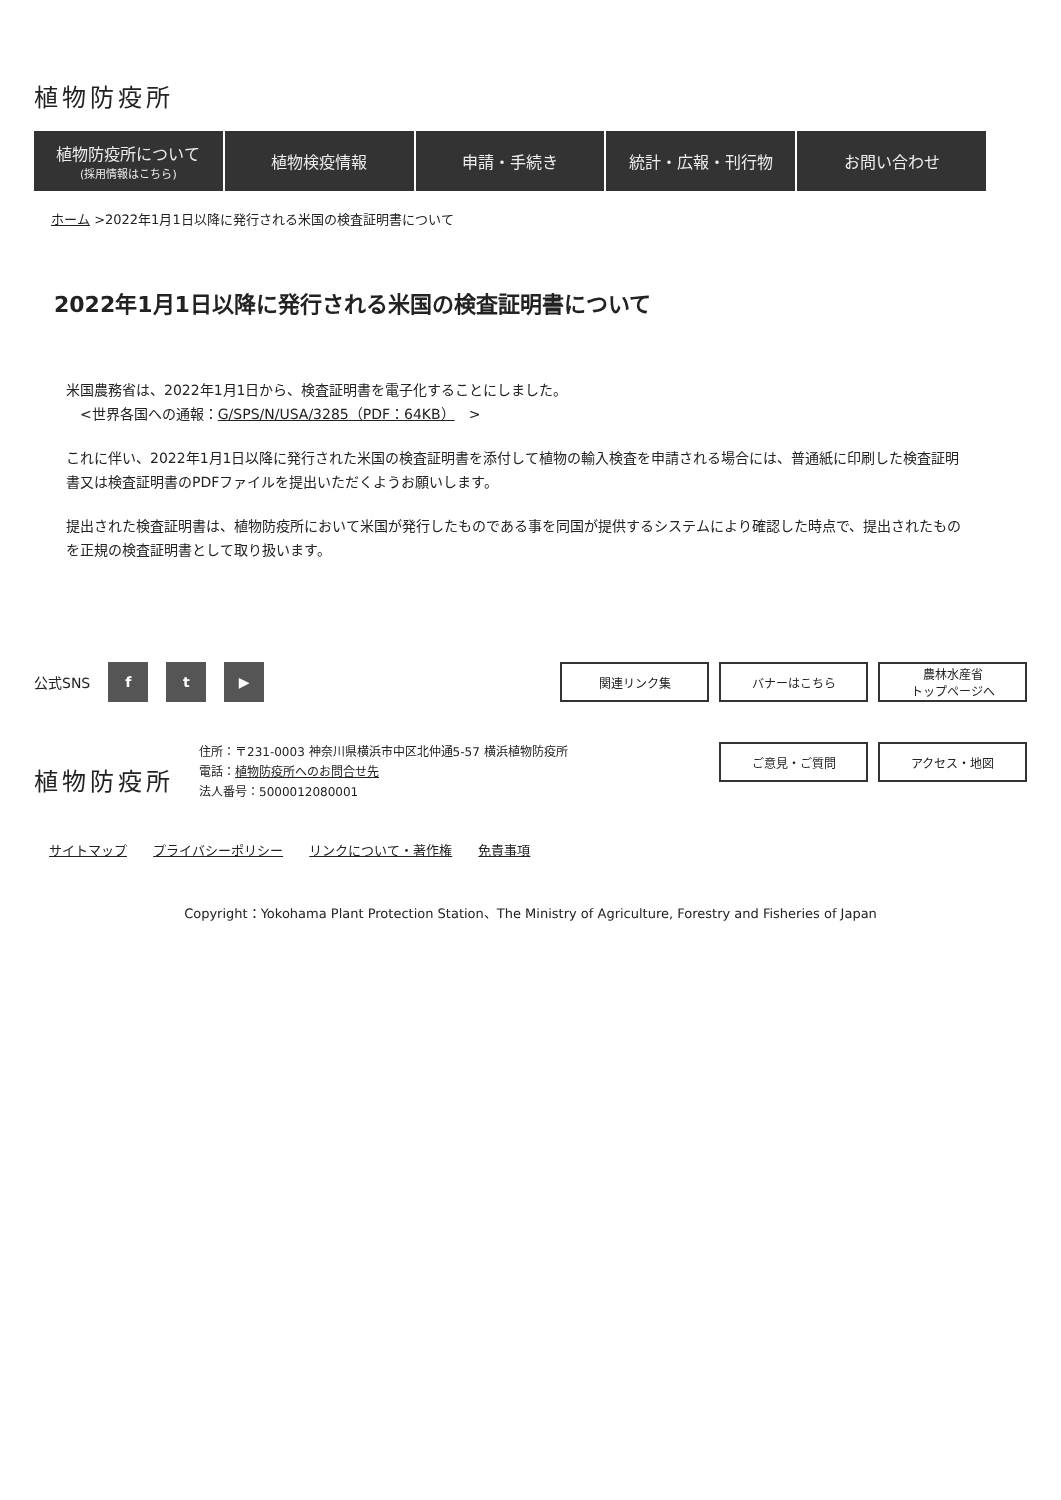植物防疫所
植物防疫所について
(採用情報はこちら)
植物検疫情報 申請・手続き 統計・広報・刊行物 お問い合わせ
ホーム >2022年1月1日以降に発行される米国の検査証明書について
2022年1月1日以降に発行される米国の検査証明書について
米国農務省は、2022年1月1日から、検査証明書を電子化することにしました。
　<世界各国への通報：G/SPS/N/USA/3285（PDF：64KB）　>
これに伴い、2022年1月1日以降に発行された米国の検査証明書を添付して植物の輸入検査を申請される場合には、普通紙に印刷した検査証明書又は検査証明書のPDFファイルを提出いただくようお願いします。
提出された検査証明書は、植物防疫所において米国が発行したものである事を同国が提供するシステムにより確認した時点で、提出されたものを正規の検査証明書として取り扱います。
公式SNS f t ▶ 関連リンク集 バナーはこちら 農林水産省
トップページへ
植物防疫所
住所：〒231-0003 神奈川県横浜市中区北仲通5-57 横浜植物防疫所
電話：植物防疫所へのお問合せ先
法人番号：5000012080001
ご意見・ご質問 アクセス・地図
サイトマップ プライバシーポリシー リンクについて・著作権 免責事項
Copyright：Yokohama Plant Protection Station、The Ministry of Agriculture, Forestry and Fisheries of Japan